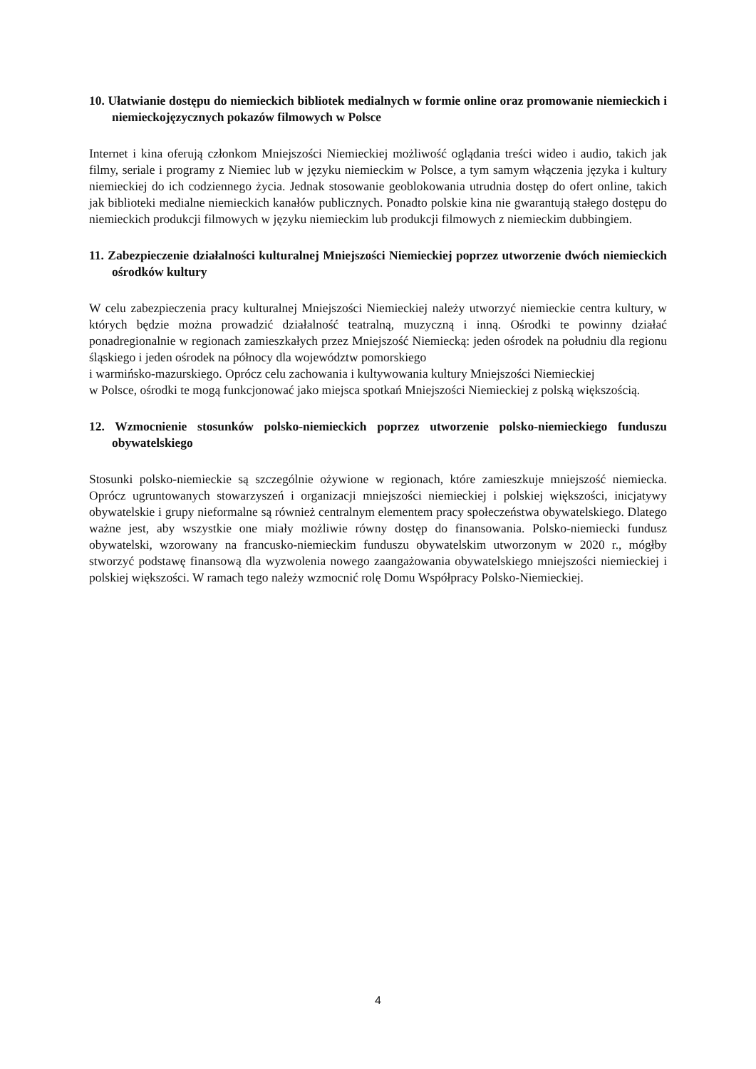10. Ułatwianie dostępu do niemieckich bibliotek medialnych w formie online oraz promowanie niemieckich i niemieckojęzycznych pokazów filmowych w Polsce
Internet i kina oferują członkom Mniejszości Niemieckiej możliwość oglądania treści wideo i audio, takich jak filmy, seriale i programy z Niemiec lub w języku niemieckim w Polsce, a tym samym włączenia języka i kultury niemieckiej do ich codziennego życia. Jednak stosowanie geoblokowania utrudnia dostęp do ofert online, takich jak biblioteki medialne niemieckich kanałów publicznych. Ponadto polskie kina nie gwarantują stałego dostępu do niemieckich produkcji filmowych w języku niemieckim lub produkcji filmowych z niemieckim dubbingiem.
11. Zabezpieczenie działalności kulturalnej Mniejszości Niemieckiej poprzez utworzenie dwóch niemieckich ośrodków kultury
W celu zabezpieczenia pracy kulturalnej Mniejszości Niemieckiej należy utworzyć niemieckie centra kultury, w których będzie można prowadzić działalność teatralną, muzyczną i inną. Ośrodki te powinny działać ponadregionalnie w regionach zamieszkałych przez Mniejszość Niemiecką: jeden ośrodek na południu dla regionu śląskiego i jeden ośrodek na północy dla województw pomorskiego
i warmińsko-mazurskiego. Oprócz celu zachowania i kultywowania kultury Mniejszości Niemieckiej
w Polsce, ośrodki te mogą funkcjonować jako miejsca spotkań Mniejszości Niemieckiej z polską większością.
12. Wzmocnienie stosunków polsko-niemieckich poprzez utworzenie polsko-niemieckiego funduszu obywatelskiego
Stosunki polsko-niemieckie są szczególnie ożywione w regionach, które zamieszkuje mniejszość niemiecka. Oprócz ugruntowanych stowarzyszeń i organizacji mniejszości niemieckiej i polskiej większości, inicjatywy obywatelskie i grupy nieformalne są również centralnym elementem pracy społeczeństwa obywatelskiego. Dlatego ważne jest, aby wszystkie one miały możliwie równy dostęp do finansowania. Polsko-niemiecki fundusz obywatelski, wzorowany na francusko-niemieckim funduszu obywatelskim utworzonym w 2020 r., mógłby stworzyć podstawę finansową dla wyzwolenia nowego zaangażowania obywatelskiego mniejszości niemieckiej i polskiej większości. W ramach tego należy wzmocnić rolę Domu Współpracy Polsko-Niemieckiej.
4